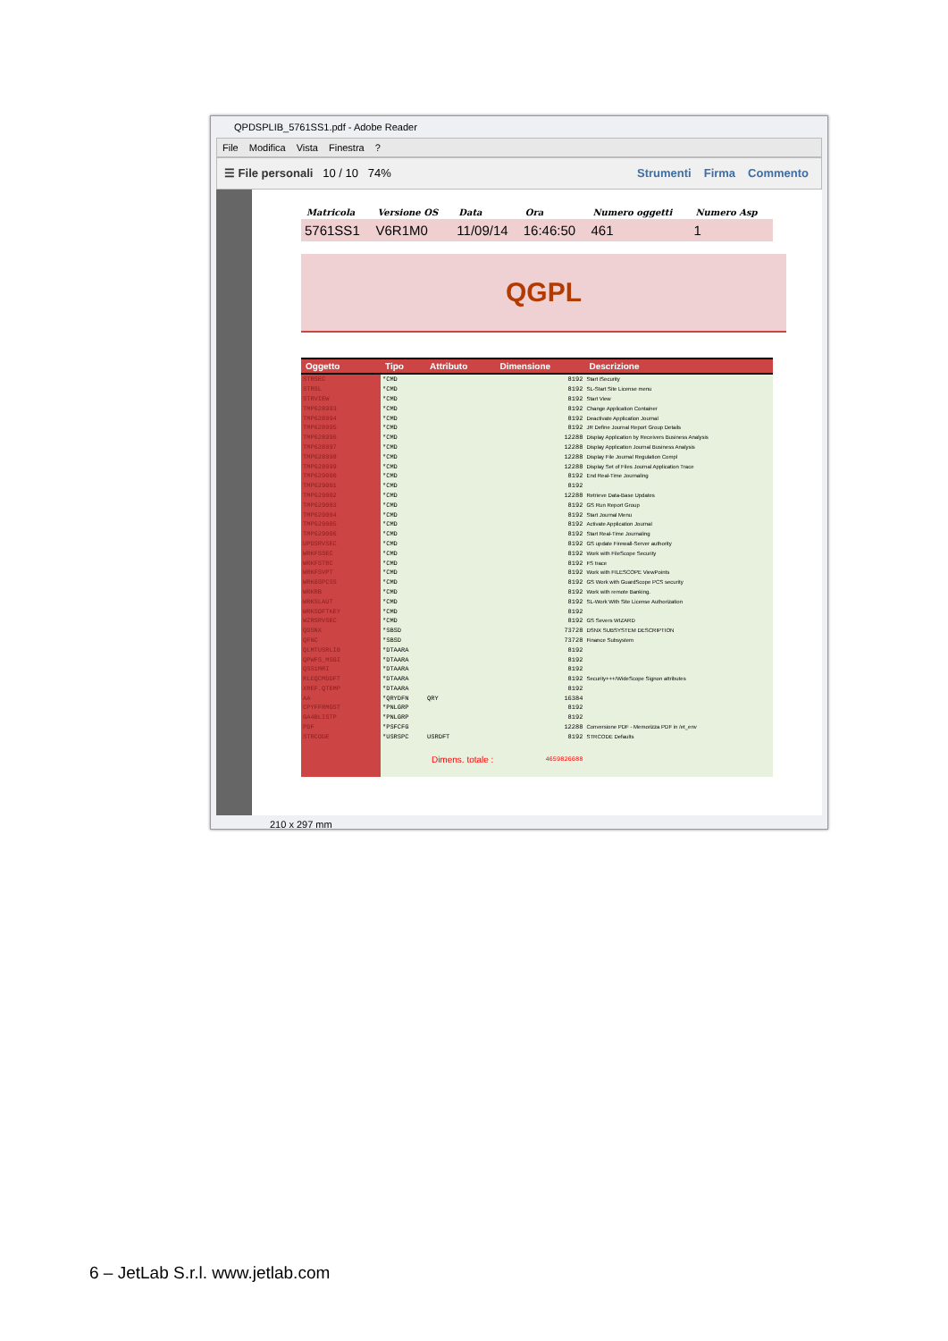QPDSPLIB_5761SS1.pdf - Adobe Reader
File Modifica Vista Finestra?
☰ File personali 10 / 10 74% Strumenti Firma Commento
| Matricola | Versione OS | Data | Ora | Numero oggetti | Numero Asp |
| 5761SS1 | V6R1M0 | 11/09/14 | 16:46:50 | 461 | 1 |
QGPL
| Oggetto | Tipo | Attributo | Dimensione | Descrizione |
| --- | --- | --- | --- | --- |
| STRSEC | *CMD | | 8192 | Start iSecurity |
| STRSL | *CMD | | 8192 | SL-Start Site License menu |
| STRVIEW | *CMD | | 8192 | Start View |
| TMP628993 | *CMD | | 8192 | Change Application Container |
| TMP628994 | *CMD | | 8192 | Deactivate Application Journal |
| TMP628995 | *CMD | | 8192 | JR Define Journal Report Group Details |
| TMP628996 | *CMD | | 12288 | Display Application by Receivers Business Analysis |
| TMP628997 | *CMD | | 12288 | Display Application Journal Business Analysis |
| TMP628998 | *CMD | | 12288 | Display File Journal Regulation Compl |
| TMP628999 | *CMD | | 12288 | Display Set of Files Journal Application Trace |
| TMP629000 | *CMD | | 8192 | End Real-Time Journaling |
| TMP629001 | *CMD | | 8192 | |
| TMP629002 | *CMD | | 12288 | Retrieve Data-Base Updates |
| TMP629003 | *CMD | | 8192 | GS Run Report Group |
| TMP629004 | *CMD | | 8192 | Start Journal Menu |
| TMP629005 | *CMD | | 8192 | Activate Application Journal |
| TMP629006 | *CMD | | 8192 | Start Real-Time Journaling |
| UPDSRVSEC | *CMD | | 8192 | GS update Firewall-Server authority |
| WRKFSSEC | *CMD | | 8192 | Work with FileScope Security |
| WRKFSTRC | *CMD | | 8192 | FS trace |
| WRKFSVPT | *CMD | | 8192 | Work with FILESCOPE ViewPoints |
| WRKGSPCSS | *CMD | | 8192 | GS Work with GuardScope PCS security |
| WRKRB | *CMD | | 8192 | Work with remote Banking. |
| WRKSLAUT | *CMD | | 8192 | SL-Work With Site License Authorization |
| WRKSOFTKEY | *CMD | | 8192 | |
| WZRSRVSEC | *CMD | | 8192 | GS Severs WIZARD |
| QDSNX | *SBSD | | 73728 | DSNX SUBSYSTEM DESCRIPTION |
| QFNC | *SBSD | | 73728 | Finance Subsystem |
| QLMTUSRLIB | *DTAARA | | 8192 | |
| QPWFS_MSGI | *DTAARA | | 8192 | |
| QSS1MRI | *DTAARA | | 8192 | |
| RL£QCMDDFT | *DTAARA | | 8192 | Security+++/WideScope Signon attributes |
| XREF.QTEMP | *DTAARA | | 8192 | |
| AA | *QRYDFN | QRY | 16384 | |
| CPYFFRMGST | *PNLGRP | | 8192 | |
| GA4BLISTP | *PNLGRP | | 8192 | |
| PDF | *PSFCFG | | 12288 | Conversione PDF - Memorizza PDF in /et_env |
| STRCODE | *USRSPC | USRDFT | 8192 | STRCODE Defaults |
| | Dimens. totale : | | 4659826688 | |
210 x 297 mm
6 – JetLab S.r.l. www.jetlab.com